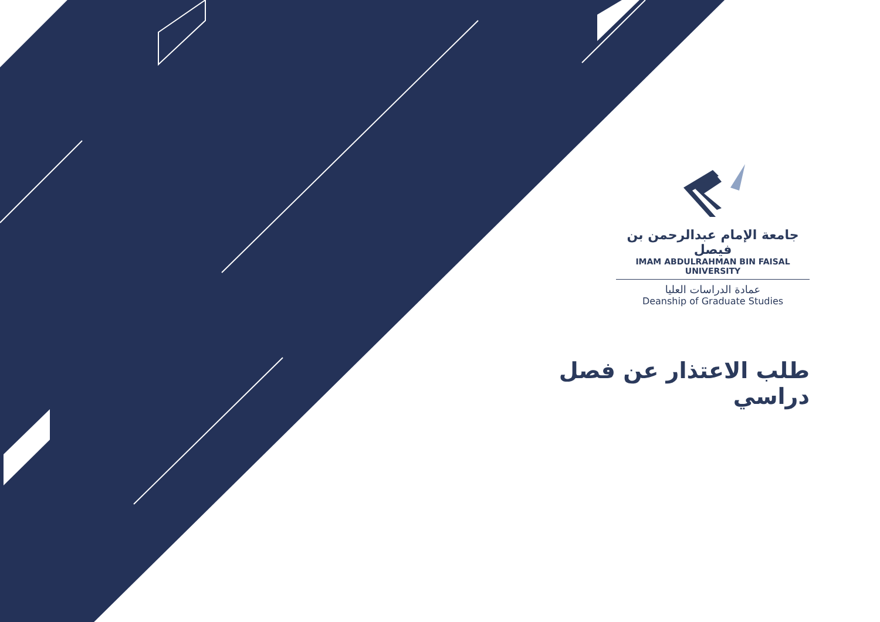جامعة الإمام عبدالرحمن بن فيصل
IMAM ABDULRAHMAN BIN FAISAL UNIVERSITY
عمادة الدراسات العليا
Deanship of Graduate Studies
طلب الاعتذار عن فصل دراسي